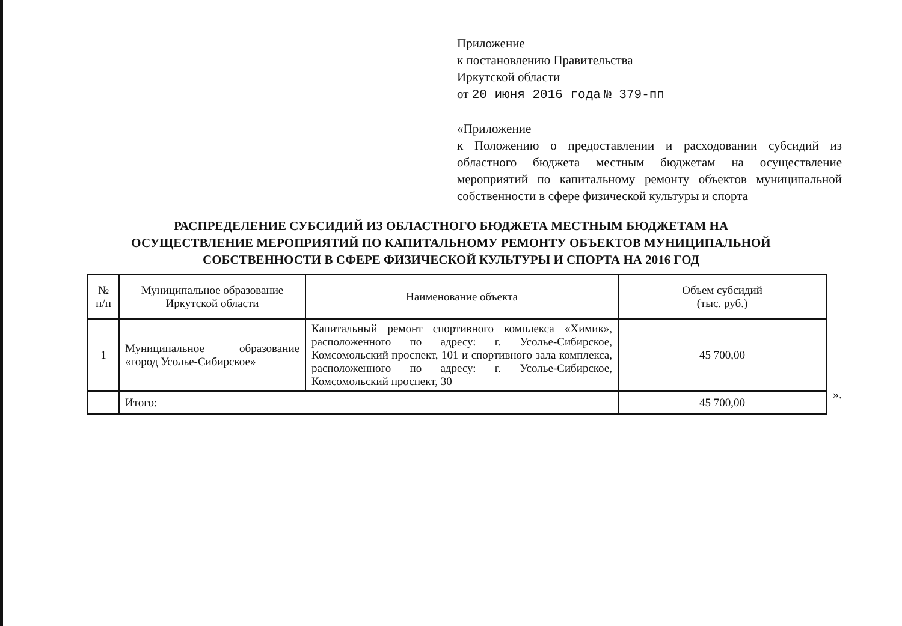Приложение
к постановлению Правительства
Иркутской области
от 20 июня 2016 года № 379-пп
«Приложение
к Положению о предоставлении и расходовании субсидий из областного бюджета местным бюджетам на осуществление мероприятий по капитальному ремонту объектов муниципальной собственности в сфере физической культуры и спорта
РАСПРЕДЕЛЕНИЕ СУБСИДИЙ ИЗ ОБЛАСТНОГО БЮДЖЕТА МЕСТНЫМ БЮДЖЕТАМ НА
ОСУЩЕСТВЛЕНИЕ МЕРОПРИЯТИЙ ПО КАПИТАЛЬНОМУ РЕМОНТУ ОБЪЕКТОВ МУНИЦИПАЛЬНОЙ
СОБСТВЕННОСТИ В СФЕРЕ ФИЗИЧЕСКОЙ КУЛЬТУРЫ И СПОРТА НА 2016 ГОД
| № п/п | Муниципальное образование Иркутской области | Наименование объекта | Объем субсидий (тыс. руб.) |
| --- | --- | --- | --- |
| 1 | Муниципальное образование «город Усолье-Сибирское» | Капитальный ремонт спортивного комплекса «Химик», расположенного по адресу: г. Усолье-Сибирское, Комсомольский проспект, 101 и спортивного зала комплекса, расположенного по адресу: г. Усолье-Сибирское, Комсомольский проспект, 30 | 45 700,00 |
| | Итого: | | 45 700,00 |
».